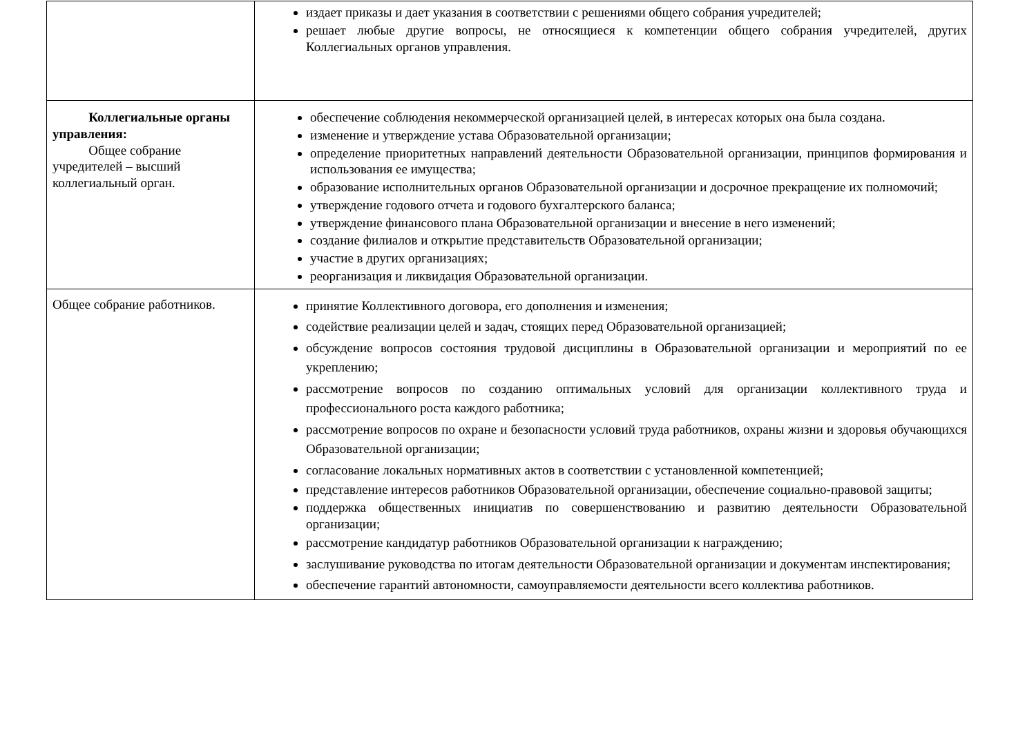| | издает приказы и дает указания в соответствии с решениями общего собрания учредителей; решает любые другие вопросы, не относящиеся к компетенции общего собрания учредителей, других Коллегиальных органов управления. |
| Коллегиальные органы управления: Общее собрание учредителей – высший коллегиальный орган. | обеспечение соблюдения некоммерческой организацией целей, в интересах которых она была создана. изменение и утверждение устава Образовательной организации; определение приоритетных направлений деятельности Образовательной организации, принципов формирования и использования ее имущества; образование исполнительных органов Образовательной организации и досрочное прекращение их полномочий; утверждение годового отчета и годового бухгалтерского баланса; утверждение финансового плана Образовательной организации и внесение в него изменений; создание филиалов и открытие представительств Образовательной организации; участие в других организациях; реорганизация и ликвидация Образовательной организации. |
| Общее собрание работников. | принятие Коллективного договора, его дополнения и изменения; содействие реализации целей и задач, стоящих перед Образовательной организацией; обсуждение вопросов состояния трудовой дисциплины в Образовательной организации и мероприятий по ее укреплению; рассмотрение вопросов по созданию оптимальных условий для организации коллективного труда и профессионального роста каждого работника; рассмотрение вопросов по охране и безопасности условий труда работников, охраны жизни и здоровья обучающихся Образовательной организации; согласование локальных нормативных актов в соответствии с установленной компетенцией; представление интересов работников Образовательной организации, обеспечение социально-правовой защиты; поддержка общественных инициатив по совершенствованию и развитию деятельности Образовательной организации; рассмотрение кандидатур работников Образовательной организации к награждению; заслушивание руководства по итогам деятельности Образовательной организации и документам инспектирования; обеспечение гарантий автономности, самоуправляемости деятельности всего коллектива работников. |